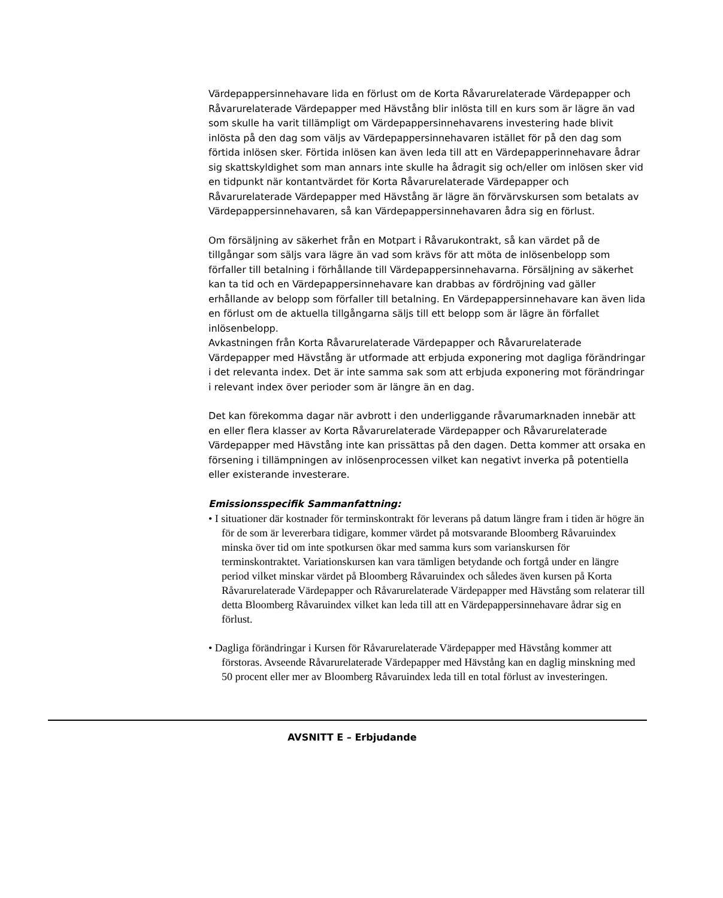Värdepappersinnehavare lida en förlust om de Korta Råvarurelaterade Värdepapper och Råvarurelaterade Värdepapper med Hävstång blir inlösta till en kurs som är lägre än vad som skulle ha varit tillämpligt om Värdepappersinnehavarens investering hade blivit inlösta på den dag som väljs av Värdepappersinnehavaren istället för på den dag som förtida inlösen sker. Förtida inlösen kan även leda till att en Värdepapperinnehavare ådrar sig skattskyldighet som man annars inte skulle ha ådragit sig och/eller om inlösen sker vid en tidpunkt när kontantvärdet för Korta Råvarurelaterade Värdepapper och Råvarurelaterade Värdepapper med Hävstång är lägre än förvärvskursen som betalats av Värdepappersinnehavaren, så kan Värdepappersinnehavaren ådra sig en förlust.
Om försäljning av säkerhet från en Motpart i Råvarukontrakt, så kan värdet på de tillgångar som säljs vara lägre än vad som krävs för att möta de inlösenbelopp som förfaller till betalning i förhållande till Värdepappersinnehavarna. Försäljning av säkerhet kan ta tid och en Värdepappersinnehavare kan drabbas av fördröjning vad gäller erhållande av belopp som förfaller till betalning. En Värdepappersinnehavare kan även lida en förlust om de aktuella tillgångarna säljs till ett belopp som är lägre än förfallet inlösenbelopp.
Avkastningen från Korta Råvarurelaterade Värdepapper och Råvarurelaterade Värdepapper med Hävstång är utformade att erbjuda exponering mot dagliga förändringar i det relevanta index. Det är inte samma sak som att erbjuda exponering mot förändringar i relevant index över perioder som är längre än en dag.
Det kan förekomma dagar när avbrott i den underliggande råvarumarknaden innebär att en eller flera klasser av Korta Råvarurelaterade Värdepapper och Råvarurelaterade Värdepapper med Hävstång inte kan prissättas på den dagen. Detta kommer att orsaka en försening i tillämpningen av inlösenprocessen vilket kan negativt inverka på potentiella eller existerande investerare.
Emissionsspecifik Sammanfattning:
• I situationer där kostnader för terminskontrakt för leverans på datum längre fram i tiden är högre än för de som är levererbara tidigare, kommer värdet på motsvarande Bloomberg Råvaruindex minska över tid om inte spotkursen ökar med samma kurs som varianskursen för terminskontraktet. Variationskursen kan vara tämligen betydande och fortgå under en längre period vilket minskar värdet på Bloomberg Råvaruindex och således även kursen på Korta Råvarurelaterade Värdepapper och Råvarurelaterade Värdepapper med Hävstång som relaterar till detta Bloomberg Råvaruindex vilket kan leda till att en Värdepappersinnehavare ådrar sig en förlust.
• Dagliga förändringar i Kursen för Råvarurelaterade Värdepapper med Hävstång kommer att förstoras. Avseende Råvarurelaterade Värdepapper med Hävstång kan en daglig minskning med 50 procent eller mer av Bloomberg Råvaruindex leda till en total förlust av investeringen.
AVSNITT E – Erbjudande